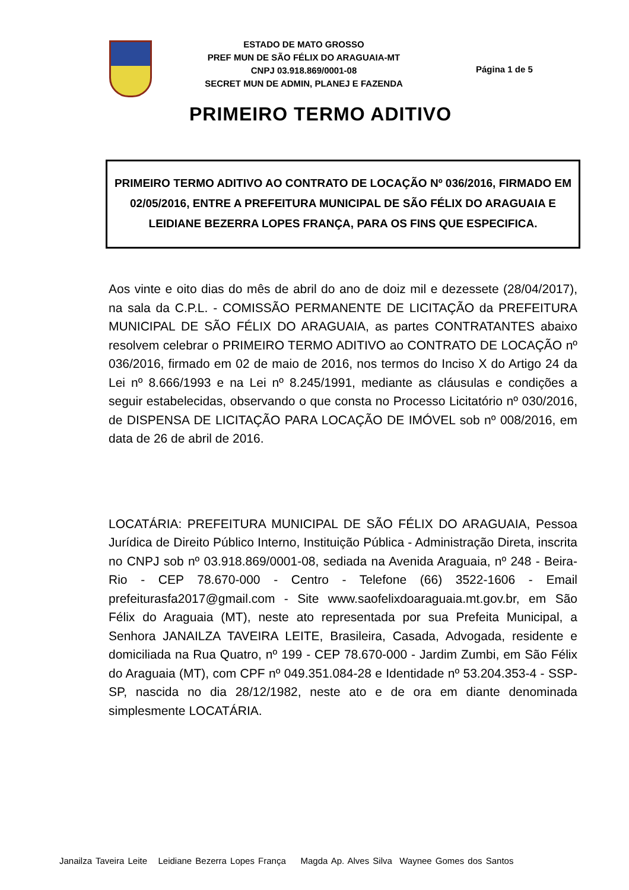ESTADO DE MATO GROSSO
PREF MUN DE SÃO FÉLIX DO ARAGUAIA-MT
CNPJ 03.918.869/0001-08
SECRET MUN DE ADMIN, PLANEJ E FAZENDA
Página 1 de 5
PRIMEIRO TERMO ADITIVO
PRIMEIRO TERMO ADITIVO AO CONTRATO DE LOCAÇÃO Nº 036/2016, FIRMADO EM 02/05/2016, ENTRE A PREFEITURA MUNICIPAL DE SÃO FÉLIX DO ARAGUAIA E LEIDIANE BEZERRA LOPES FRANÇA, PARA OS FINS QUE ESPECIFICA.
Aos vinte e oito dias do mês de abril do ano de doiz mil e dezessete (28/04/2017), na sala da C.P.L. - COMISSÃO PERMANENTE DE LICITAÇÃO da PREFEITURA MUNICIPAL DE SÃO FÉLIX DO ARAGUAIA, as partes CONTRATANTES abaixo resolvem celebrar o PRIMEIRO TERMO ADITIVO ao CONTRATO DE LOCAÇÃO nº 036/2016, firmado em 02 de maio de 2016, nos termos do Inciso X do Artigo 24 da Lei nº 8.666/1993 e na Lei nº 8.245/1991, mediante as cláusulas e condições a seguir estabelecidas, observando o que consta no Processo Licitatório nº 030/2016, de DISPENSA DE LICITAÇÃO PARA LOCAÇÃO DE IMÓVEL sob nº 008/2016, em data de 26 de abril de 2016.
LOCATÁRIA: PREFEITURA MUNICIPAL DE SÃO FÉLIX DO ARAGUAIA, Pessoa Jurídica de Direito Público Interno, Instituição Pública - Administração Direta, inscrita no CNPJ sob nº 03.918.869/0001-08, sediada na Avenida Araguaia, nº 248 - Beira-Rio - CEP 78.670-000 - Centro - Telefone (66) 3522-1606 - Email prefeiturasfa2017@gmail.com - Site www.saofelixdoaraguaia.mt.gov.br, em São Félix do Araguaia (MT), neste ato representada por sua Prefeita Municipal, a Senhora JANAILZA TAVEIRA LEITE, Brasileira, Casada, Advogada, residente e domiciliada na Rua Quatro, nº 199 - CEP 78.670-000 - Jardim Zumbi, em São Félix do Araguaia (MT), com CPF nº 049.351.084-28 e Identidade nº 53.204.353-4 - SSP-SP, nascida no dia 28/12/1982, neste ato e de ora em diante denominada simplesmente LOCATÁRIA.
Janailza Taveira Leite Leidiane Bezerra Lopes França Magda Ap. Alves Silva Waynee Gomes dos Santos